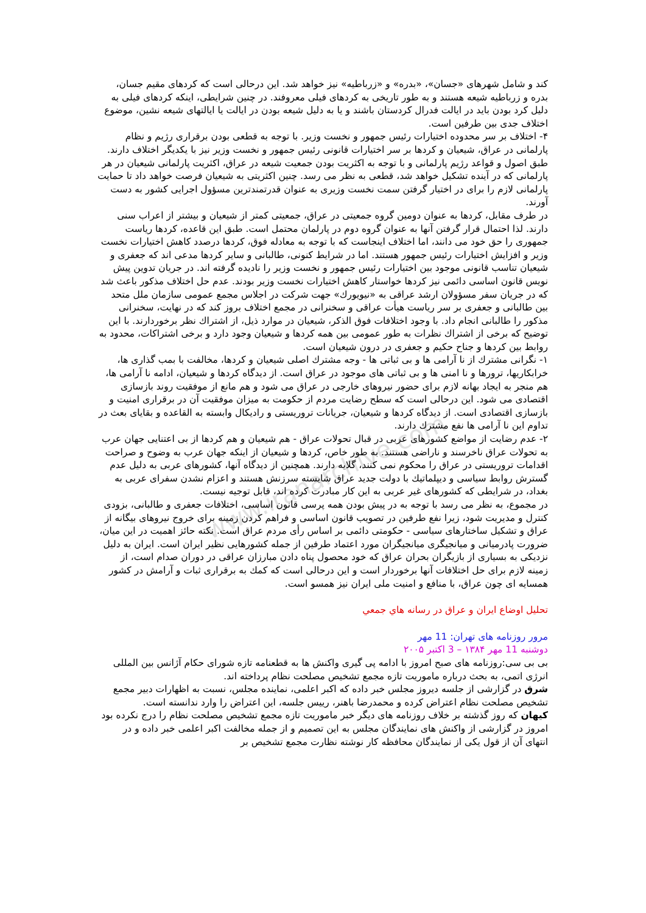www.iranarchive.com
کند و شامل شهرهای «جسان»، «بدره» و «زرباطیه» نیز خواهد شد. این درحالی است که کردهای مقیم جسان، بدره و زرباطیه شیعه هستند و به طور تاریخی به کردهای فیلی معروفند. در چنین شرایطی، اینکه کردهای فیلی به دلیل کرد بودن باید در ایالت فدرال کردستان باشند و یا به دلیل شیعه بودن در ایالت یا ایالتهای شیعه نشین، موضوع اختلاف جدی بین طرفین است.
۴- اختلاف بر سر محدوده اختیارات رئیس جمهور و نخست وزیر. با توجه به قطعی بودن برقراری رژیم و نظام پارلمانی در عراق، شیعیان و کردها بر سر اختیارات قانونی رئیس جمهور و نخست وزیر نیز با یکدیگر اختلاف دارند. طبق اصول و قواعد رژیم پارلمانی و با توجه به اکثریت بودن جمعیت شیعه در عراق، اکثریت پارلمانی شیعیان در هر پارلمانی که در آینده تشکیل خواهد شد، قطعی به نظر می رسد. چنین اکثریتی به شیعیان فرصت خواهد داد تا حمایت پارلمانی لازم را برای در اختیار گرفتن سمت نخست وزیری به عنوان قدرتمندترین مسؤول اجرایی کشور به دست آورند.
در طرف مقابل، کردها به عنوان دومین گروه جمعیتی در عراق، جمعیتی کمتر از شیعیان و بیشتر از اعراب سنی دارند. لذا احتمال قرار گرفتن آنها به عنوان گروه دوم در پارلمان محتمل است. طبق این قاعده، کردها ریاست جمهوری را حق خود می دانند، اما اختلاف اینجاست که با توجه به معادله فوق، کردها درصدد کاهش اختیارات نخست وزیر و افزایش اختیارات رئیس جمهور هستند. اما در شرایط کنونی، طالبانی و سایر کردها مدعی اند که جعفری و شیعیان تناسب قانونی موجود بین اختیارات رئیس جمهور و نخست وزیر را نادیده گرفته اند. در جریان تدوین پیش نویس قانون اساسی دائمی نیز کردها خواستار کاهش اختیارات نخست وزیر بودند. عدم حل اختلاف مذکور باعث شد که در جریان سفر مسؤولان ارشد عراقی به «نیویورك» جهت شرکت در اجلاس مجمع عمومی سازمان ملل متحد بین طالبانی و جعفری بر سر ریاست هیأت عراقی و سخنرانی در مجمع اختلاف بروز کند که در نهایت، سخنرانی مذکور را طالبانی انجام داد. با وجود اختلافات فوق الذکر، شیعیان در موارد ذیل، از اشتراك نظر برخوردارند. با این توضیح که برخی از اشتراك نظرات به طور عمومی بین همه کردها و شیعیان وجود دارد و برخی اشتراکات، محدود به روابط بین کردها و جناح حکیم و جعفری در درون شیعیان است.
۱- نگرانی مشترك از نا آرامی ها و بی ثباتی ها - وجه مشترك اصلی شیعیان و کردها، مخالفت با بمب گذاری ها، خرابکاریها، ترورها و نا امنی ها و بی ثباتی های موجود در عراق است. از دیدگاه کردها و شیعیان، ادامه نا آرامی ها، هم منجر به ایجاد بهانه لازم برای حضور نیروهای خارجی در عراق می شود و هم مانع از موفقیت روند بازسازی اقتصادی می شود. این درحالی است که سطح رضایت مردم از حکومت به میزان موفقیت آن در برقراری امنیت و بازسازی اقتصادی است. از دیدگاه کردها و شیعیان، جریانات تروریستی و رادیکال وابسته به القاعده و بقایای بعث در تداوم این نا آرامی ها نفع مشترك دارند.
۲- عدم رضایت از مواضع کشورهای عربی در قبال تحولات عراق - هم شیعیان و هم کردها از بی اعتنایی جهان عرب به تحولات عراق ناخرسند و ناراضی هستند. به طور خاص، کردها و شیعیان از اینکه جهان عرب به وضوح و صراحت اقدامات تروریستی در عراق را محکوم نمی کنند، گلایه دارند. همچنین از دیدگاه آنها، کشورهای عربی به دلیل عدم گسترش روابط سیاسی و دیپلماتیك با دولت جدید عراق شایسته سرزنش هستند و اعزام نشدن سفرای عربی به بغداد، در شرایطی که کشورهای غیر عربی به این کار مبادرت کرده اند، قابل توجیه نیست.
در مجموع، به نظر می رسد با توجه به در پیش بودن همه پرسی قانون اساسی، اختلافات جعفری و طالبانی، بزودی کنترل و مدیریت شود، زیرا نفع طرفین در تصویب قانون اساسی و فراهم کردن زمینه برای خروج نیروهای بیگانه از عراق و تشکیل ساختارهای سیاسی - حکومتی دائمی بر اساس رأی مردم عراق است. نکته حائز اهمیت در این میان، ضرورت پادرمیانی و میانجیگری میانجیگران مورد اعتماد طرفین از جمله کشورهایی نظیر ایران است. ایران به دلیل نزدیکی به بسیاری از بازیگران بحران عراق که خود محصول پناه دادن مبارزان عراقی در دوران صدام است، از زمینه لازم برای حل اختلافات آنها برخوردار است و این درحالی است که کمك به برقراری ثبات و آرامش در کشور همسایه ای چون عراق، با منافع و امنیت ملی ایران نیز همسو است.
تحليل اوضاع ايران و عراق در رسانه هاي جمعي
مرور روزنامه های تهران: 11 مهر
دوشنبه 11 مهر ۱۳۸۴ – 3 اکتبر ۲۰۰۵
بی بی سی:روزنامه های صبح امروز با ادامه پی گیری واکنش ها به قطعنامه تازه شورای حکام آژانس بین المللی انرژی اتمی، به بحث درباره ماموریت تازه مجمع تشخیص مصلحت نظام پرداخته اند.
شرق در گزارشی از جلسه دیروز مجلس خبر داده که اکبر اعلمی، نماینده مجلس، نسبت به اظهارات دبیر مجمع تشخیص مصلحت نظام اعتراض کرده و محمدرضا باهنر، رییس جلسه، این اعتراض را وارد ندانسته است.
کیهان که روز گذشته بر خلاف روزنامه های دیگر خبر ماموریت تازه مجمع تشخیص مصلحت نظام را درج نکرده بود امروز در گزارشی از واکنش های نمایندگان مجلس به این تصمیم و از جمله مخالفت اکبر اعلمی خبر داده و در انتهای آن از قول یکی از نمایندگان محافظه کار نوشته نظارت مجمع تشخیص بر